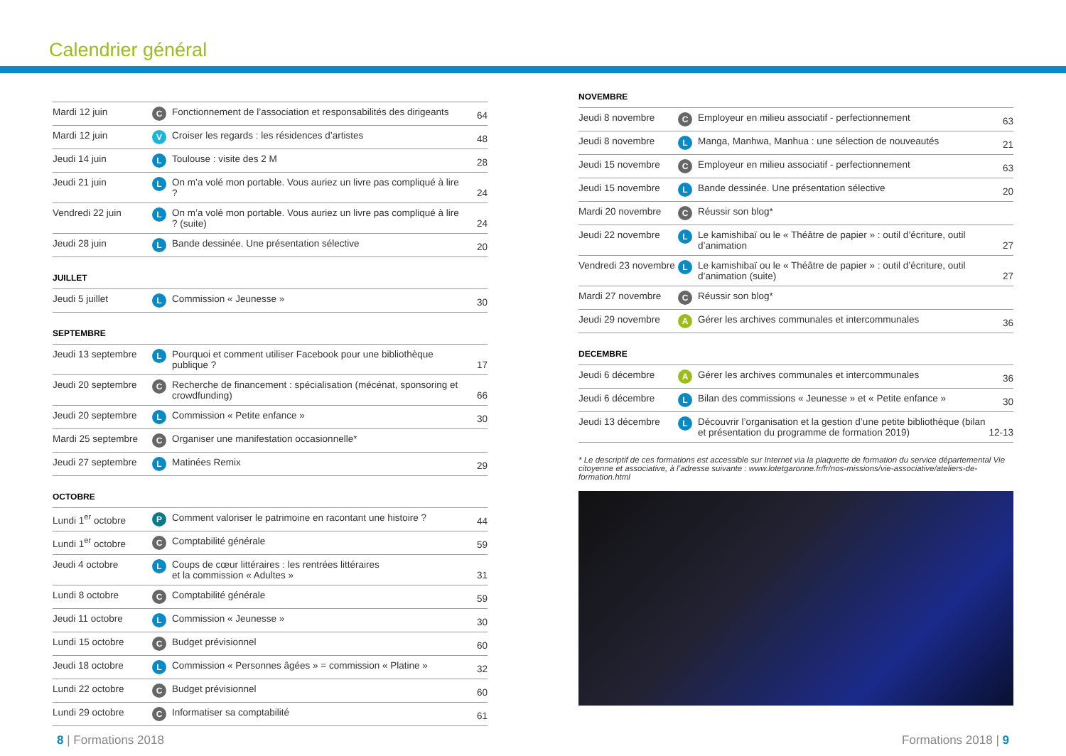Calendrier général
| Mardi 12 juin | C | Fonctionnement de l’association et responsabilités des dirigeants | 64 |
| Mardi 12 juin | V | Croiser les regards : les résidences d’artistes | 48 |
| Jeudi 14 juin | L | Toulouse : visite des 2 M | 28 |
| Jeudi 21 juin | L | On m’a volé mon portable. Vous auriez un livre pas compliqué à lire ? | 24 |
| Vendredi 22 juin | L | On m’a volé mon portable. Vous auriez un livre pas compliqué à lire ? (suite) | 24 |
| Jeudi 28 juin | L | Bande dessinée. Une présentation sélective | 20 |
JUILLET
| Jeudi 5 juillet | L | Commission « Jeunesse » | 30 |
SEPTEMBRE
| Jeudi 13 septembre | L | Pourquoi et comment utiliser Facebook pour une bibliothèque publique ? | 17 |
| Jeudi 20 septembre | C | Recherche de financement : spécialisation (mécénat, sponsoring et crowdfunding) | 66 |
| Jeudi 20 septembre | L | Commission « Petite enfance » | 30 |
| Mardi 25 septembre | C | Organiser une manifestation occasionnelle* | |
| Jeudi 27 septembre | L | Matinées Remix | 29 |
OCTOBRE
| Lundi 1<sup>er</sup> octobre | P | Comment valoriser le patrimoine en racontant une histoire ? | 44 |
| Lundi 1<sup>er</sup> octobre | C | Comptabilité générale | 59 |
| Jeudi 4 octobre | L | Coups de cœur littéraires : les rentrées littéraires et la commission « Adultes » | 31 |
| Lundi 8 octobre | C | Comptabilité générale | 59 |
| Jeudi 11 octobre | L | Commission « Jeunesse » | 30 |
| Lundi 15 octobre | C | Budget prévisionnel | 60 |
| Jeudi 18 octobre | L | Commission « Personnes âgées » = commission « Platine » | 32 |
| Lundi 22 octobre | C | Budget prévisionnel | 60 |
| Lundi 29 octobre | C | Informatiser sa comptabilité | 61 |
NOVEMBRE
| Jeudi 8 novembre | C | Employeur en milieu associatif - perfectionnement | 63 |
| Jeudi 8 novembre | L | Manga, Manhwa, Manhua : une sélection de nouveautés | 21 |
| Jeudi 15 novembre | C | Employeur en milieu associatif - perfectionnement | 63 |
| Jeudi 15 novembre | L | Bande dessinée. Une présentation sélective | 20 |
| Mardi 20 novembre | C | Réussir son blog* | |
| Jeudi 22 novembre | L | Le kamishibaï ou le « Théâtre de papier » : outil d’écriture, outil d’animation | 27 |
| Vendredi 23 novembre | L | Le kamishibaï ou le « Théâtre de papier » : outil d’écriture, outil d’animation (suite) | 27 |
| Mardi 27 novembre | C | Réussir son blog* | |
| Jeudi 29 novembre | A | Gérer les archives communales et intercommunales | 36 |
DECEMBRE
| Jeudi 6 décembre | A | Gérer les archives communales et intercommunales | 36 |
| Jeudi 6 décembre | L | Bilan des commissions « Jeunesse » et « Petite enfance » | 30 |
| Jeudi 13 décembre | L | Découvrir l’organisation et la gestion d’une petite bibliothèque (bilan et présentation du programme de formation 2019) | 12-13 |
* Le descriptif de ces formations est accessible sur Internet via la plaquette de formation du service départemental Vie citoyenne et associative, à l’adresse suivante : www.lotetgaronne.fr/fr/nos-missions/vie-associative/ateliers-de-formation.html
8 | Formations 2018 Formations 2018 | 9